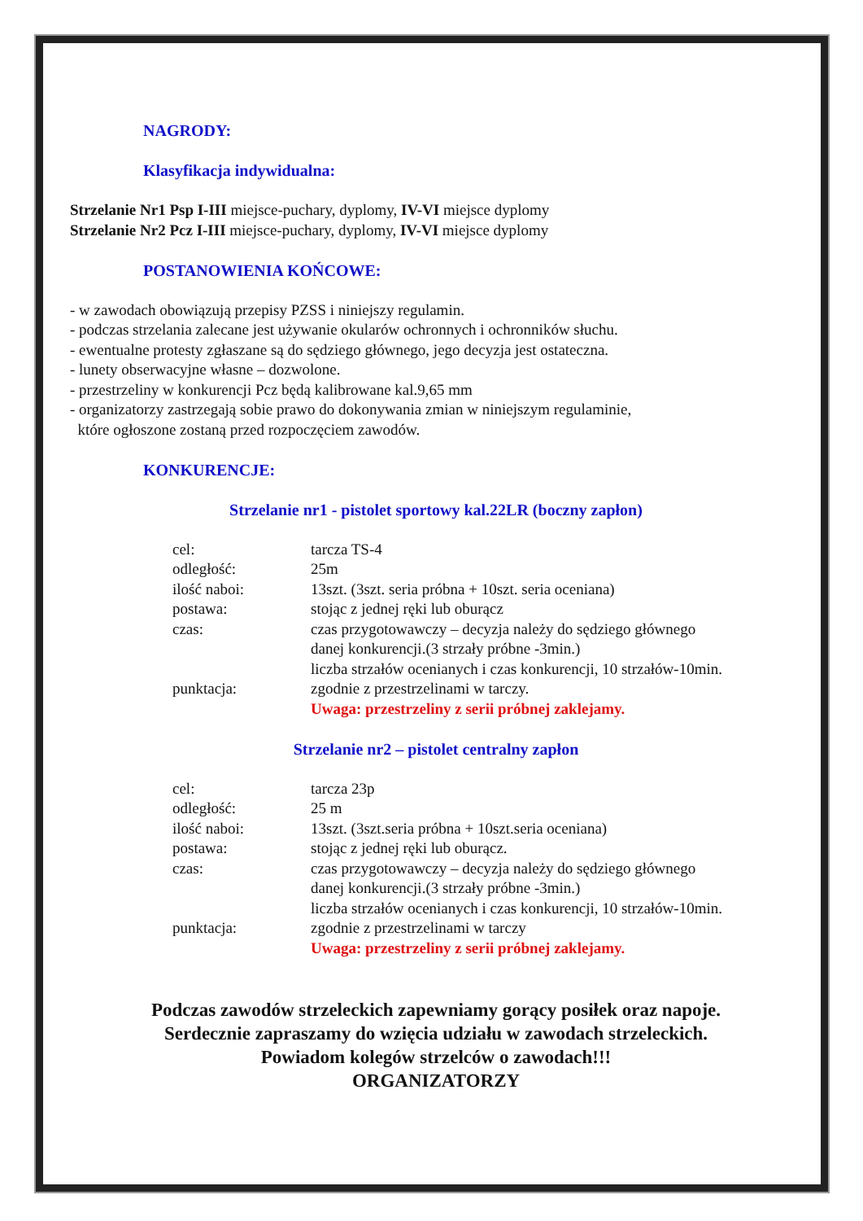NAGRODY:
Klasyfikacja indywidualna:
Strzelanie Nr1 Psp I-III miejsce-puchary, dyplomy, IV-VI miejsce dyplomy
Strzelanie Nr2 Pcz I-III miejsce-puchary, dyplomy, IV-VI miejsce dyplomy
POSTANOWIENIA KOŃCOWE:
- w zawodach obowiązują przepisy PZSS i niniejszy regulamin.
- podczas strzelania zalecane jest używanie okularów ochronnych i ochronników słuchu.
- ewentualne protesty zgłaszane są do sędziego głównego, jego decyzja jest ostateczna.
- lunety obserwacyjne własne – dozwolone.
- przestrzeliny w konkurencji Pcz będą kalibrowane kal.9,65 mm
- organizatorzy zastrzegają sobie prawo do dokonywania zmian w niniejszym regulaminie,
które ogłoszone zostaną przed rozpoczęciem zawodów.
KONKURENCJE:
Strzelanie nr1 - pistolet sportowy kal.22LR (boczny zapłon)
cel: tarcza TS-4
odległość: 25m
ilość naboi: 13szt. (3szt. seria próbna + 10szt. seria oceniana)
postawa: stojąc z jednej ręki lub oburącz
czas: czas przygotowawczy – decyzja należy do sędziego głównego
danej konkurencji.(3 strzały próbne -3min.)
liczba strzałów ocenianych i czas konkurencji, 10 strzałów-10min.
punktacja: zgodnie z przestrzelinami w tarczy.
Uwaga: przestrzeliny z serii próbnej zaklejamy.
Strzelanie nr2 – pistolet centralny zapłon
cel: tarcza 23p
odległość: 25 m
ilość naboi: 13szt. (3szt.seria próbna + 10szt.seria oceniana)
postawa: stojąc z jednej ręki lub oburącz.
czas: czas przygotowawczy – decyzja należy do sędziego głównego
danej konkurencji.(3 strzały próbne -3min.)
liczba strzałów ocenianych i czas konkurencji, 10 strzałów-10min.
punktacja: zgodnie z przestrzelinami w tarczy
Uwaga: przestrzeliny z serii próbnej zaklejamy.
Podczas zawodów strzeleckich zapewniamy gorący posiłek oraz napoje.
Serdecznie zapraszamy do wzięcia udziału w zawodach strzeleckich.
Powiadom kolegów strzelców o zawodach!!!
ORGANIZATORZY